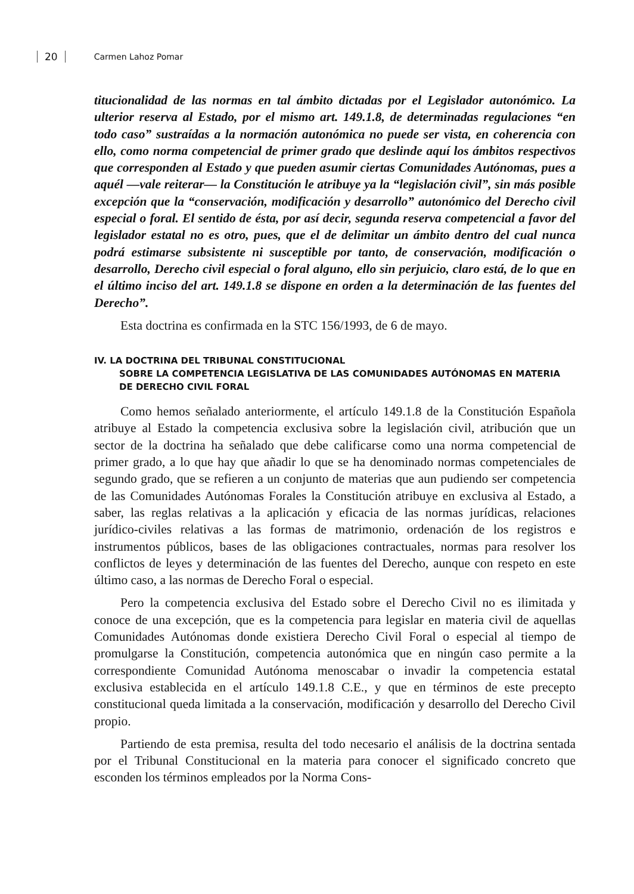20 Carmen Lahoz Pomar
titucionalidad de las normas en tal ámbito dictadas por el Legislador autonómico. La ulterior reserva al Estado, por el mismo art. 149.1.8, de determinadas regulaciones “en todo caso” sustraídas a la normación autonómica no puede ser vista, en coherencia con ello, como norma competencial de primer grado que deslinde aquí los ámbitos respectivos que corresponden al Estado y que pueden asumir ciertas Comunidades Autónomas, pues a aquél —vale reiterar— la Constitución le atribuye ya la “legislación civil”, sin más posible excepción que la “conservación, modificación y desarrollo” autonómico del Derecho civil especial o foral. El sentido de ésta, por así decir, segunda reserva competencial a favor del legislador estatal no es otro, pues, que el de delimitar un ámbito dentro del cual nunca podrá estimarse subsistente ni susceptible por tanto, de conservación, modificación o desarrollo, Derecho civil especial o foral alguno, ello sin perjuicio, claro está, de lo que en el último inciso del art. 149.1.8 se dispone en orden a la determinación de las fuentes del Derecho”.
Esta doctrina es confirmada en la STC 156/1993, de 6 de mayo.
IV. LA DOCTRINA DEL TRIBUNAL CONSTITUCIONAL
SOBRE LA COMPETENCIA LEGISLATIVA DE LAS COMUNIDADES AUTÓNOMAS EN MATERIA DE DERECHO CIVIL FORAL
Como hemos señalado anteriormente, el artículo 149.1.8 de la Constitución Española atribuye al Estado la competencia exclusiva sobre la legislación civil, atribución que un sector de la doctrina ha señalado que debe calificarse como una norma competencial de primer grado, a lo que hay que añadir lo que se ha denominado normas competenciales de segundo grado, que se refieren a un conjunto de materias que aun pudiendo ser competencia de las Comunidades Autónomas Forales la Constitución atribuye en exclusiva al Estado, a saber, las reglas relativas a la aplicación y eficacia de las normas jurídicas, relaciones jurídico-civiles relativas a las formas de matrimonio, ordenación de los registros e instrumentos públicos, bases de las obligaciones contractuales, normas para resolver los conflictos de leyes y determinación de las fuentes del Derecho, aunque con respeto en este último caso, a las normas de Derecho Foral o especial.
Pero la competencia exclusiva del Estado sobre el Derecho Civil no es ilimitada y conoce de una excepción, que es la competencia para legislar en materia civil de aquellas Comunidades Autónomas donde existiera Derecho Civil Foral o especial al tiempo de promulgarse la Constitución, competencia autonómica que en ningún caso permite a la correspondiente Comunidad Autónoma menoscabar o invadir la competencia estatal exclusiva establecida en el artículo 149.1.8 C.E., y que en términos de este precepto constitucional queda limitada a la conservación, modificación y desarrollo del Derecho Civil propio.
Partiendo de esta premisa, resulta del todo necesario el análisis de la doctrina sentada por el Tribunal Constitucional en la materia para conocer el significado concreto que esconden los términos empleados por la Norma Cons-